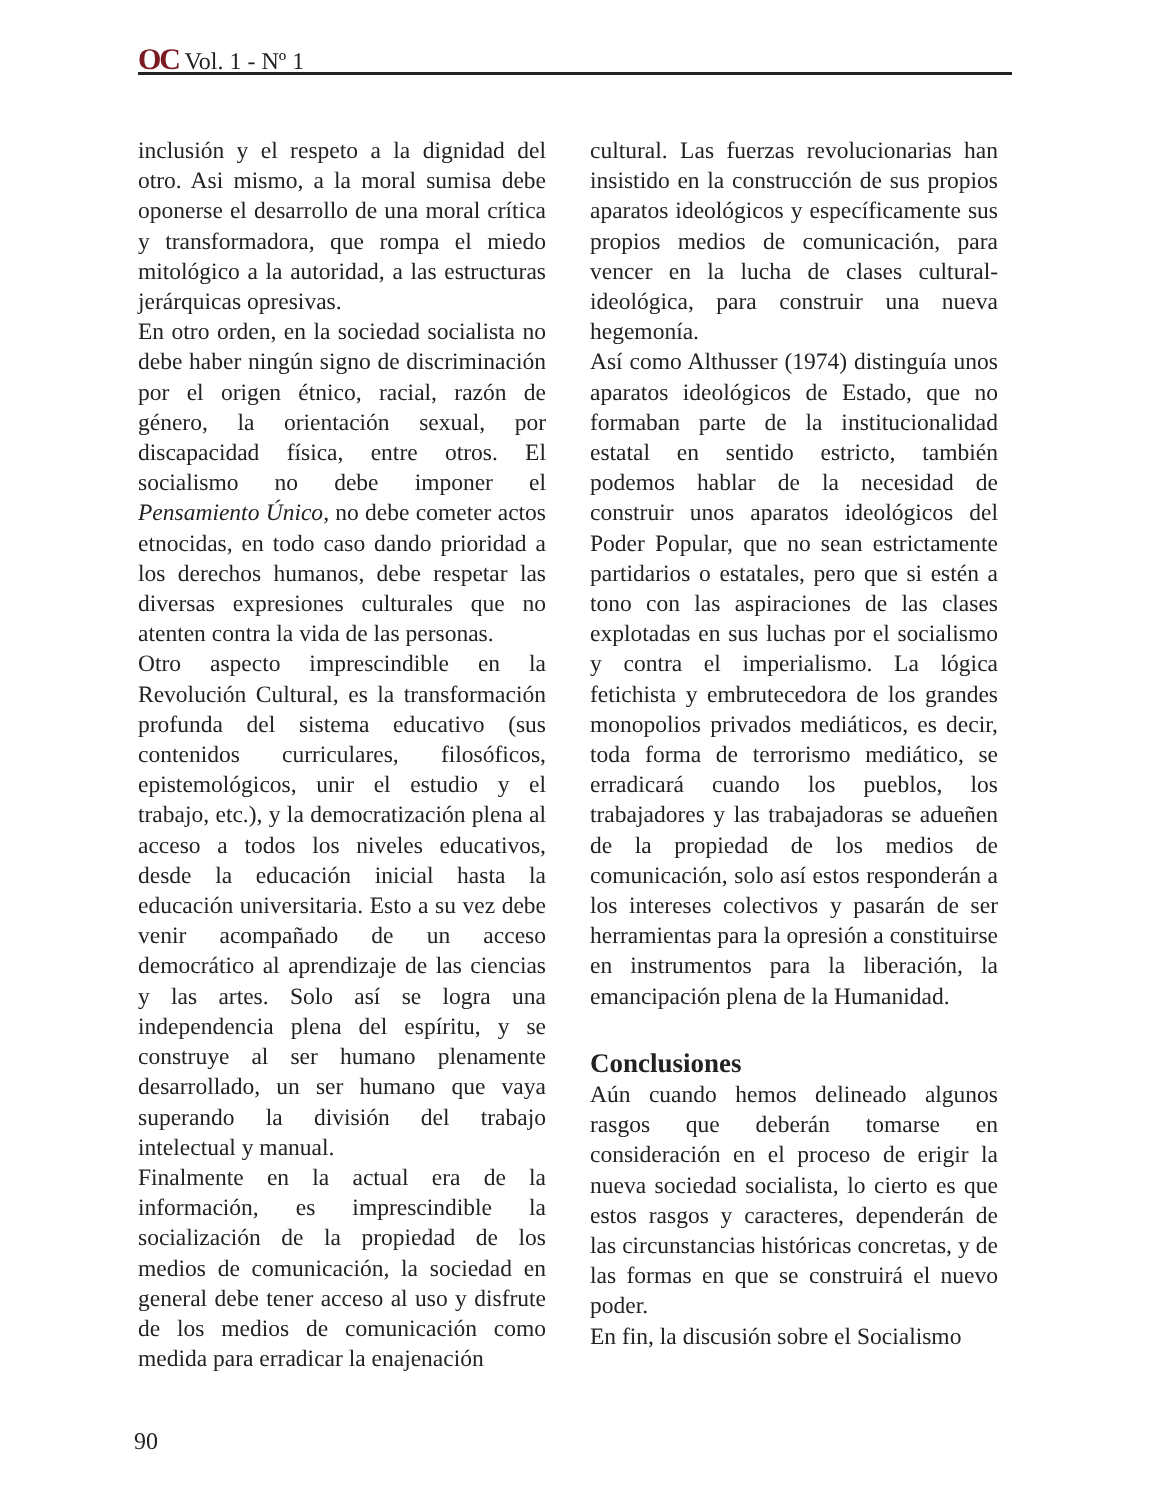OC Vol. 1 - Nº 1
inclusión y el respeto a la dignidad del otro. Asi mismo, a la moral sumisa debe oponerse el desarrollo de una moral crítica y transformadora, que rompa el miedo mitológico a la autoridad, a las estructuras jerárquicas opresivas.
En otro orden, en la sociedad socialista no debe haber ningún signo de discriminación por el origen étnico, racial, razón de género, la orientación sexual, por discapacidad física, entre otros. El socialismo no debe imponer el Pensamiento Único, no debe cometer actos etnocidas, en todo caso dando prioridad a los derechos humanos, debe respetar las diversas expresiones culturales que no atenten contra la vida de las personas.
Otro aspecto imprescindible en la Revolución Cultural, es la transformación profunda del sistema educativo (sus contenidos curriculares, filosóficos, epistemológicos, unir el estudio y el trabajo, etc.), y la democratización plena al acceso a todos los niveles educativos, desde la educación inicial hasta la educación universitaria. Esto a su vez debe venir acompañado de un acceso democrático al aprendizaje de las ciencias y las artes. Solo así se logra una independencia plena del espíritu, y se construye al ser humano plenamente desarrollado, un ser humano que vaya superando la división del trabajo intelectual y manual.
Finalmente en la actual era de la información, es imprescindible la socialización de la propiedad de los medios de comunicación, la sociedad en general debe tener acceso al uso y disfrute de los medios de comunicación como medida para erradicar la enajenación
cultural. Las fuerzas revolucionarias han insistido en la construcción de sus propios aparatos ideológicos y específicamente sus propios medios de comunicación, para vencer en la lucha de clases cultural-ideológica, para construir una nueva hegemonía.
Así como Althusser (1974) distinguía unos aparatos ideológicos de Estado, que no formaban parte de la institucionalidad estatal en sentido estricto, también podemos hablar de la necesidad de construir unos aparatos ideológicos del Poder Popular, que no sean estrictamente partidarios o estatales, pero que si estén a tono con las aspiraciones de las clases explotadas en sus luchas por el socialismo y contra el imperialismo. La lógica fetichista y embrutecedora de los grandes monopolios privados mediáticos, es decir, toda forma de terrorismo mediático, se erradicará cuando los pueblos, los trabajadores y las trabajadoras se adueñen de la propiedad de los medios de comunicación, solo así estos responderán a los intereses colectivos y pasarán de ser herramientas para la opresión a constituirse en instrumentos para la liberación, la emancipación plena de la Humanidad.
Conclusiones
Aún cuando hemos delineado algunos rasgos que deberán tomarse en consideración en el proceso de erigir la nueva sociedad socialista, lo cierto es que estos rasgos y caracteres, dependerán de las circunstancias históricas concretas, y de las formas en que se construirá el nuevo poder.
En fin, la discusión sobre el Socialismo
90